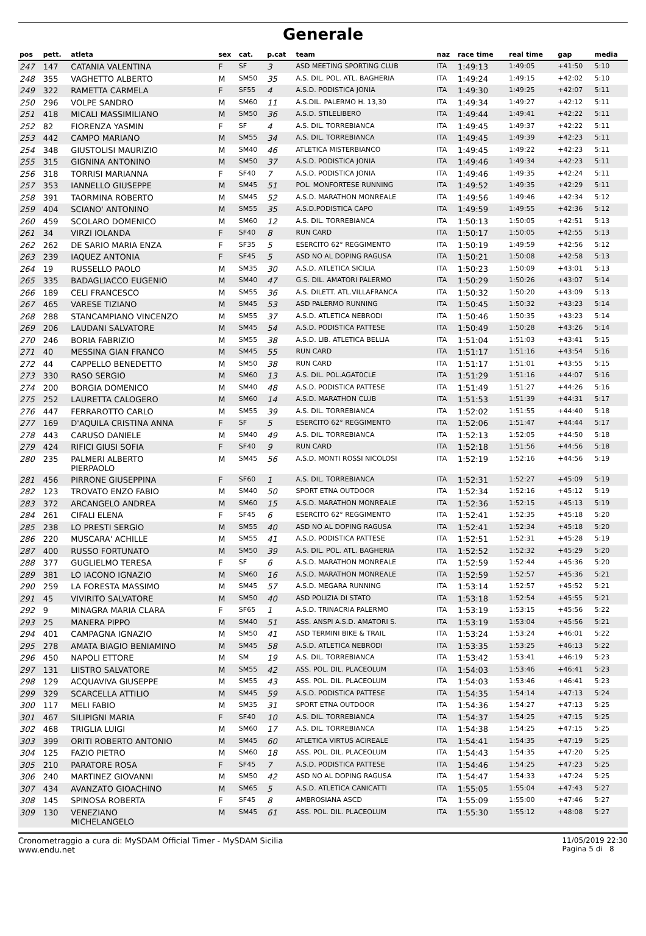Generale
| pos | pett. | atleta | sex | cat. | p.cat | team | naz | race time | real time | gap | media |
| --- | --- | --- | --- | --- | --- | --- | --- | --- | --- | --- | --- |
| 247 | 147 | CATANIA VALENTINA | F | SF | 3 | ASD MEETING SPORTING CLUB | ITA | 1:49:13 | 1:49:05 | +41:50 | 5:10 |
| 248 | 355 | VAGHETTO ALBERTO | M | SM50 | 35 | A.S. DIL. POL. ATL. BAGHERIA | ITA | 1:49:24 | 1:49:15 | +42:02 | 5:10 |
| 249 | 322 | RAMETTA CARMELA | F | SF55 | 4 | A.S.D. PODISTICA JONIA | ITA | 1:49:30 | 1:49:25 | +42:07 | 5:11 |
| 250 | 296 | VOLPE SANDRO | M | SM60 | 11 | A.S.DIL. PALERMO H. 13,30 | ITA | 1:49:34 | 1:49:27 | +42:12 | 5:11 |
| 251 | 418 | MICALI MASSIMILIANO | M | SM50 | 36 | A.S.D. STILELIBERO | ITA | 1:49:44 | 1:49:41 | +42:22 | 5:11 |
| 252 | 82 | FIORENZA YASMIN | F | SF | 4 | A.S. DIL. TORREBIANCA | ITA | 1:49:45 | 1:49:37 | +42:22 | 5:11 |
| 253 | 442 | CAMPO MARIANO | M | SM55 | 34 | A.S. DIL. TORREBIANCA | ITA | 1:49:45 | 1:49:39 | +42:23 | 5:11 |
| 254 | 348 | GIUSTOLISI MAURIZIO | M | SM40 | 46 | ATLETICA MISTERBIANCO | ITA | 1:49:45 | 1:49:22 | +42:23 | 5:11 |
| 255 | 315 | GIGNINA ANTONINO | M | SM50 | 37 | A.S.D. PODISTICA JONIA | ITA | 1:49:46 | 1:49:34 | +42:23 | 5:11 |
| 256 | 318 | TORRISI MARIANNA | F | SF40 | 7 | A.S.D. PODISTICA JONIA | ITA | 1:49:46 | 1:49:35 | +42:24 | 5:11 |
| 257 | 353 | IANNELLO GIUSEPPE | M | SM45 | 51 | POL. MONFORTESE RUNNING | ITA | 1:49:52 | 1:49:35 | +42:29 | 5:11 |
| 258 | 391 | TAORMINA ROBERTO | M | SM45 | 52 | A.S.D. MARATHON MONREALE | ITA | 1:49:56 | 1:49:46 | +42:34 | 5:12 |
| 259 | 404 | SCIANO' ANTONINO | M | SM55 | 35 | A.S.D.PODISTICA CAPO | ITA | 1:49:59 | 1:49:55 | +42:36 | 5:12 |
| 260 | 459 | SCOLARO DOMENICO | M | SM60 | 12 | A.S. DIL. TORREBIANCA | ITA | 1:50:13 | 1:50:05 | +42:51 | 5:13 |
| 261 | 34 | VIRZI IOLANDA | F | SF40 | 8 | RUN CARD | ITA | 1:50:17 | 1:50:05 | +42:55 | 5:13 |
| 262 | 262 | DE SARIO MARIA ENZA | F | SF35 | 5 | ESERCITO 62° REGGIMENTO | ITA | 1:50:19 | 1:49:59 | +42:56 | 5:12 |
| 263 | 239 | IAQUEZ ANTONIA | F | SF45 | 5 | ASD NO AL DOPING RAGUSA | ITA | 1:50:21 | 1:50:08 | +42:58 | 5:13 |
| 264 | 19 | RUSSELLO PAOLO | M | SM35 | 30 | A.S.D. ATLETICA SICILIA | ITA | 1:50:23 | 1:50:09 | +43:01 | 5:13 |
| 265 | 335 | BADAGLIACCO EUGENIO | M | SM40 | 47 | G.S. DIL. AMATORI PALERMO | ITA | 1:50:29 | 1:50:26 | +43:07 | 5:14 |
| 266 | 189 | CELI FRANCESCO | M | SM55 | 36 | A.S. DILETT. ATL.VILLAFRANCA | ITA | 1:50:32 | 1:50:20 | +43:09 | 5:13 |
| 267 | 465 | VARESE TIZIANO | M | SM45 | 53 | ASD PALERMO RUNNING | ITA | 1:50:45 | 1:50:32 | +43:23 | 5:14 |
| 268 | 288 | STANCAMPIANO VINCENZO | M | SM55 | 37 | A.S.D. ATLETICA NEBRODI | ITA | 1:50:46 | 1:50:35 | +43:23 | 5:14 |
| 269 | 206 | LAUDANI SALVATORE | M | SM45 | 54 | A.S.D. PODISTICA PATTESE | ITA | 1:50:49 | 1:50:28 | +43:26 | 5:14 |
| 270 | 246 | BORIA FABRIZIO | M | SM55 | 38 | A.S.D. LIB. ATLETICA BELLIA | ITA | 1:51:04 | 1:51:03 | +43:41 | 5:15 |
| 271 | 40 | MESSINA GIAN FRANCO | M | SM45 | 55 | RUN CARD | ITA | 1:51:17 | 1:51:16 | +43:54 | 5:16 |
| 272 | 44 | CAPPELLO BENEDETTO | M | SM50 | 38 | RUN CARD | ITA | 1:51:17 | 1:51:01 | +43:55 | 5:15 |
| 273 | 330 | RASO SERGIO | M | SM60 | 13 | A.S. DIL. POL.AGAT0CLE | ITA | 1:51:29 | 1:51:16 | +44:07 | 5:16 |
| 274 | 200 | BORGIA DOMENICO | M | SM40 | 48 | A.S.D. PODISTICA PATTESE | ITA | 1:51:49 | 1:51:27 | +44:26 | 5:16 |
| 275 | 252 | LAURETTA CALOGERO | M | SM60 | 14 | A.S.D. MARATHON CLUB | ITA | 1:51:53 | 1:51:39 | +44:31 | 5:17 |
| 276 | 447 | FERRAROTTO CARLO | M | SM55 | 39 | A.S. DIL. TORREBIANCA | ITA | 1:52:02 | 1:51:55 | +44:40 | 5:18 |
| 277 | 169 | D'AQUILA CRISTINA ANNA | F | SF | 5 | ESERCITO 62° REGGIMENTO | ITA | 1:52:06 | 1:51:47 | +44:44 | 5:17 |
| 278 | 443 | CARUSO DANIELE | M | SM40 | 49 | A.S. DIL. TORREBIANCA | ITA | 1:52:13 | 1:52:05 | +44:50 | 5:18 |
| 279 | 424 | RIFICI GIUSI SOFIA | F | SF40 | 9 | RUN CARD | ITA | 1:52:18 | 1:51:56 | +44:56 | 5:18 |
| 280 | 235 | PALMERI ALBERTO PIERPAOLO | M | SM45 | 56 | A.S.D. MONTI ROSSI NICOLOSI | ITA | 1:52:19 | 1:52:16 | +44:56 | 5:19 |
| 281 | 456 | PIRRONE GIUSEPPINA | F | SF60 | 1 | A.S. DIL. TORREBIANCA | ITA | 1:52:31 | 1:52:27 | +45:09 | 5:19 |
| 282 | 123 | TROVATO ENZO FABIO | M | SM40 | 50 | SPORT ETNA OUTDOOR | ITA | 1:52:34 | 1:52:16 | +45:12 | 5:19 |
| 283 | 372 | ARCANGELO ANDREA | M | SM60 | 15 | A.S.D. MARATHON MONREALE | ITA | 1:52:36 | 1:52:15 | +45:13 | 5:19 |
| 284 | 261 | CIFALI ELENA | F | SF45 | 6 | ESERCITO 62° REGGIMENTO | ITA | 1:52:41 | 1:52:35 | +45:18 | 5:20 |
| 285 | 238 | LO PRESTI SERGIO | M | SM55 | 40 | ASD NO AL DOPING RAGUSA | ITA | 1:52:41 | 1:52:34 | +45:18 | 5:20 |
| 286 | 220 | MUSCARA' ACHILLE | M | SM55 | 41 | A.S.D. PODISTICA PATTESE | ITA | 1:52:51 | 1:52:31 | +45:28 | 5:19 |
| 287 | 400 | RUSSO FORTUNATO | M | SM50 | 39 | A.S. DIL. POL. ATL. BAGHERIA | ITA | 1:52:52 | 1:52:32 | +45:29 | 5:20 |
| 288 | 377 | GUGLIELMO TERESA | F | SF | 6 | A.S.D. MARATHON MONREALE | ITA | 1:52:59 | 1:52:44 | +45:36 | 5:20 |
| 289 | 381 | LO IACONO IGNAZIO | M | SM60 | 16 | A.S.D. MARATHON MONREALE | ITA | 1:52:59 | 1:52:57 | +45:36 | 5:21 |
| 290 | 259 | LA FORESTA MASSIMO | M | SM45 | 57 | A.S.D. MEGARA RUNNING | ITA | 1:53:14 | 1:52:57 | +45:52 | 5:21 |
| 291 | 45 | VIVIRITO SALVATORE | M | SM50 | 40 | ASD POLIZIA DI STATO | ITA | 1:53:18 | 1:52:54 | +45:55 | 5:21 |
| 292 | 9 | MINAGRA MARIA CLARA | F | SF65 | 1 | A.S.D. TRINACRIA PALERMO | ITA | 1:53:19 | 1:53:15 | +45:56 | 5:22 |
| 293 | 25 | MANERA PIPPO | M | SM40 | 51 | ASS. ANSPI A.S.D. AMATORI S. | ITA | 1:53:19 | 1:53:04 | +45:56 | 5:21 |
| 294 | 401 | CAMPAGNA IGNAZIO | M | SM50 | 41 | ASD TERMINI BIKE & TRAIL | ITA | 1:53:24 | 1:53:24 | +46:01 | 5:22 |
| 295 | 278 | AMATA BIAGIO BENIAMINO | M | SM45 | 58 | A.S.D. ATLETICA NEBRODI | ITA | 1:53:35 | 1:53:25 | +46:13 | 5:22 |
| 296 | 450 | NAPOLI ETTORE | M | SM | 19 | A.S. DIL. TORREBIANCA | ITA | 1:53:42 | 1:53:41 | +46:19 | 5:23 |
| 297 | 131 | LIISTRO SALVATORE | M | SM55 | 42 | ASS. POL. DIL. PLACEOLUM | ITA | 1:54:03 | 1:53:46 | +46:41 | 5:23 |
| 298 | 129 | ACQUAVIVA GIUSEPPE | M | SM55 | 43 | ASS. POL. DIL. PLACEOLUM | ITA | 1:54:03 | 1:53:46 | +46:41 | 5:23 |
| 299 | 329 | SCARCELLA ATTILIO | M | SM45 | 59 | A.S.D. PODISTICA PATTESE | ITA | 1:54:35 | 1:54:14 | +47:13 | 5:24 |
| 300 | 117 | MELI FABIO | M | SM35 | 31 | SPORT ETNA OUTDOOR | ITA | 1:54:36 | 1:54:27 | +47:13 | 5:25 |
| 301 | 467 | SILIPIGNI MARIA | F | SF40 | 10 | A.S. DIL. TORREBIANCA | ITA | 1:54:37 | 1:54:25 | +47:15 | 5:25 |
| 302 | 468 | TRIGLIA LUIGI | M | SM60 | 17 | A.S. DIL. TORREBIANCA | ITA | 1:54:38 | 1:54:25 | +47:15 | 5:25 |
| 303 | 399 | ORITI ROBERTO ANTONIO | M | SM45 | 60 | ATLETICA VIRTUS ACIREALE | ITA | 1:54:41 | 1:54:35 | +47:19 | 5:25 |
| 304 | 125 | FAZIO PIETRO | M | SM60 | 18 | ASS. POL. DIL. PLACEOLUM | ITA | 1:54:43 | 1:54:35 | +47:20 | 5:25 |
| 305 | 210 | PARATORE ROSA | F | SF45 | 7 | A.S.D. PODISTICA PATTESE | ITA | 1:54:46 | 1:54:25 | +47:23 | 5:25 |
| 306 | 240 | MARTINEZ GIOVANNI | M | SM50 | 42 | ASD NO AL DOPING RAGUSA | ITA | 1:54:47 | 1:54:33 | +47:24 | 5:25 |
| 307 | 434 | AVANZATO GIOACHINO | M | SM65 | 5 | A.S.D. ATLETICA CANICATTI | ITA | 1:55:05 | 1:55:04 | +47:43 | 5:27 |
| 308 | 145 | SPINOSA ROBERTA | F | SF45 | 8 | AMBROSIANA ASCD | ITA | 1:55:09 | 1:55:00 | +47:46 | 5:27 |
| 309 | 130 | VENEZIANO MICHELANGELO | M | SM45 | 61 | ASS. POL. DIL. PLACEOLUM | ITA | 1:55:30 | 1:55:12 | +48:08 | 5:27 |
Cronometraggio a cura di: MySDAM Official Timer - MySDAM Sicilia
www.endu.net
11/05/2019 22:30
Pagina 5 di 8